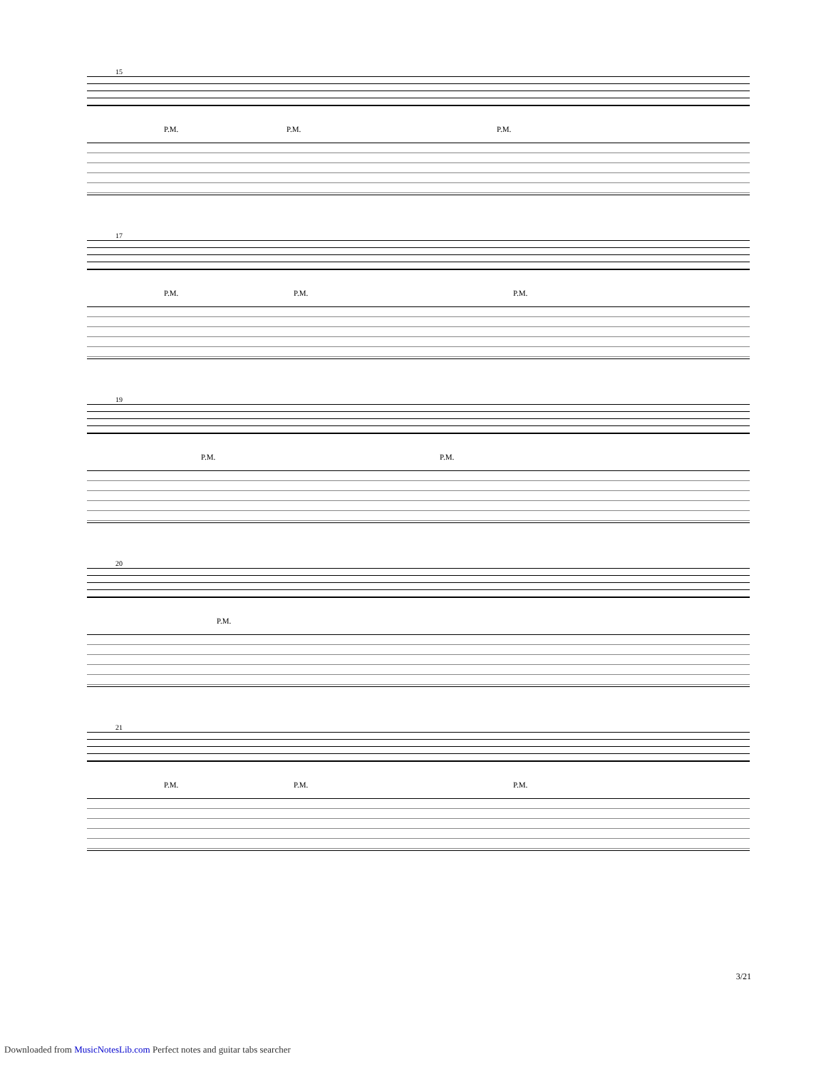15
P.M. P.M. P.M.
17
P.M. P.M. P.M.
19
P.M. P.M.
20
P.M.
21
P.M. P.M. P.M.
3/21
Downloaded from MusicNotesLib.com Perfect notes and guitar tabs searcher